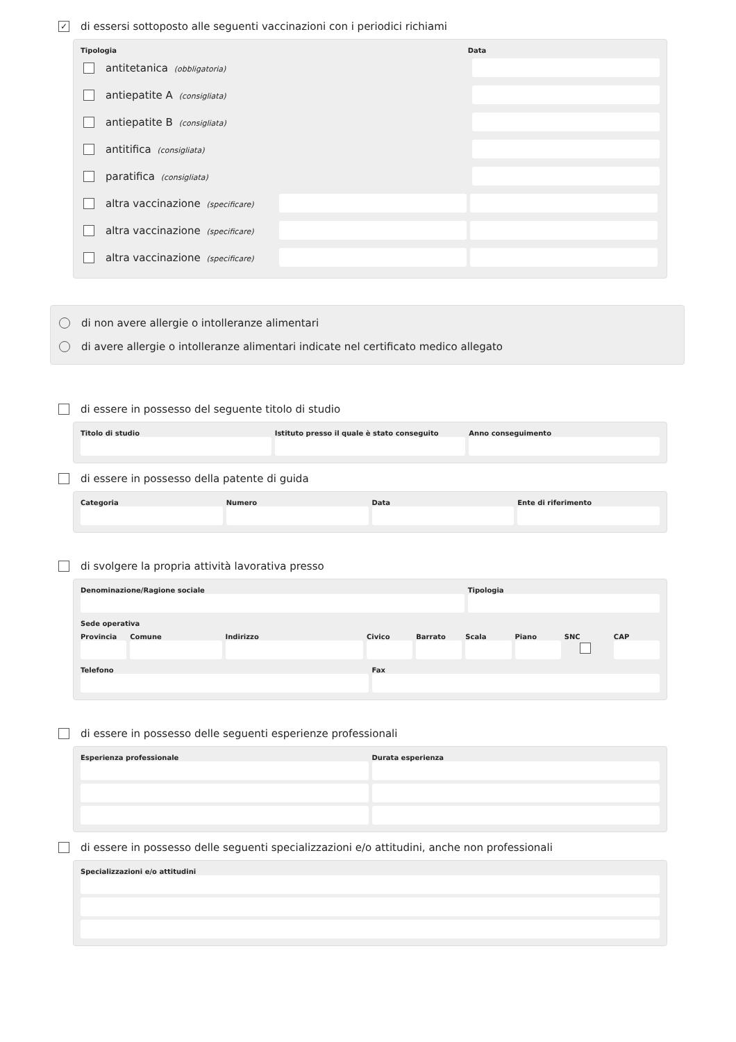✓ di essersi sottoposto alle seguenti vaccinazioni con i periodici richiami
Tipologia Data
antitetanica (obbligatoria)
antiepatite A (consigliata)
antiepatite B (consigliata)
antitifica (consigliata)
paratifica (consigliata)
altra vaccinazione (specificare)
altra vaccinazione (specificare)
altra vaccinazione (specificare)
di non avere allergie o intolleranze alimentari
di avere allergie o intolleranze alimentari indicate nel certificato medico allegato
di essere in possesso del seguente titolo di studio
Titolo di studio Istituto presso il quale è stato conseguito
Anno conseguimento
di essere in possesso della patente di guida
Categoria Numero Data Ente di riferimento
di svolgere la propria attività lavorativa presso
Denominazione/Ragione sociale Tipologia
Sede operativa
Provincia Comune Indirizzo Civico Barrato Scala Piano SNC CAP
Telefono Fax
di essere in possesso delle seguenti esperienze professionali
Esperienza professionale Durata esperienza
di essere in possesso delle seguenti specializzazioni e/o attitudini, anche non professionali
Specializzazioni e/o attitudini